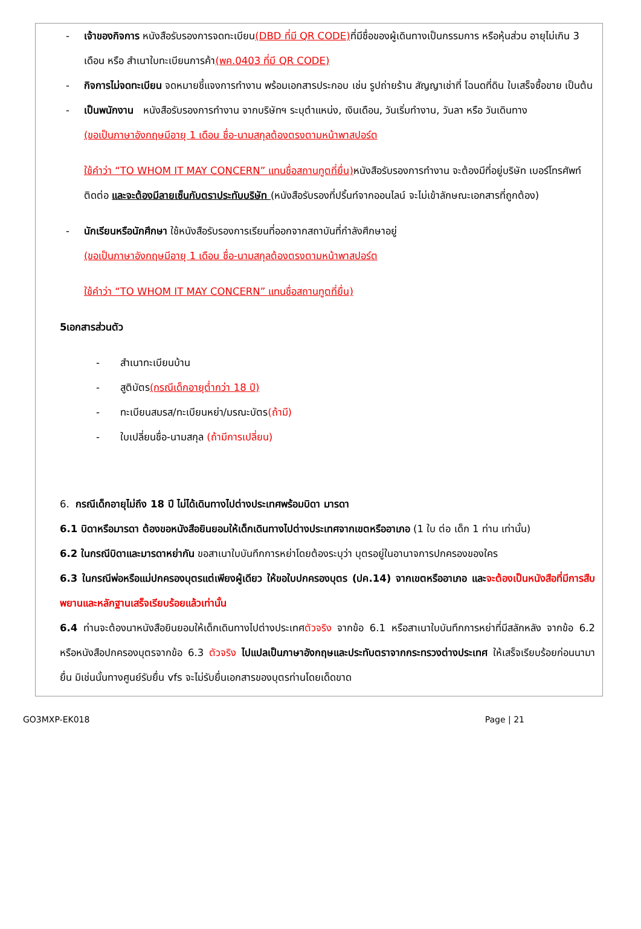- เจ้าของกิจการ หนังสือรับรองการจดทะเบียน(DBD ที่มี QR CODE) ที่มีชื่อของผู้เดินทางเป็นกรรมการ หรือหุ้นส่วน อายุไม่เกิน 3 เดือน หรือ สำเนาใบทะเบียนการค้า(พค.0403 ที่มี QR CODE)
- กิจการไม่จดทะเบียน จดหมายชี้แจงการทำงาน พร้อมเอกสารประกอบ เช่น รูปถ่ายร้าน สัญญาเช่าที่ โฉนดที่ดิน ใบเสร็จซื้อขาย เป็นต้น
- เป็นพนักงาน หนังสือรับรองการทำงาน จากบริษัทฯ ระบุตำแหน่ง, เงินเดือน, วันเริ่มทำงาน, วันลา หรือ วันเดินทาง
(ขอเป็นภาษาอังกฤษมีอายุ 1 เดือน ชื่อ-นามสกุลต้องตรงตามหน้าพาสปอร์ต
ใช้คำว่า “TO WHOM IT MAY CONCERN” แทนชื่อสถานทูตที่ยื่น) หนังสือรับรองการทำงาน จะต้องมีที่อยู่บริษัท เบอร์โทรศัพท์ติดต่อ และจะต้องมีลายเซ็นกับตราประทับบริษัท (หนังสือรับรองที่ปริ้นท์จากออนไลน์ จะไม่เข้าลักษณะเอกสารที่ถูกต้อง)
- นักเรียนหรือนักศึกษา ใช้หนังสือรับรองการเรียนที่ออกจากสถาบันที่กำลังศึกษาอยู่
(ขอเป็นภาษาอังกฤษมีอายุ 1 เดือน ชื่อ-นามสกุลต้องตรงตามหน้าพาสปอร์ต
ใช้คำว่า “TO WHOM IT MAY CONCERN” แทนชื่อสถานทูตที่ยื่น)
5เอกสารส่วนตัว
- สำเนาทะเบียนบ้าน
- สูติบัตร(กรณีเด็กอายุต่ำกว่า 18 ปี)
- ทะเบียนสมรส/ทะเบียนหย่า/มรณะบัตร(ถ้ามี)
- ใบเปลี่ยนชื่อ-นามสกุล (ถ้ามีการเปลี่ยน)
6. กรณีเด็กอายุไม่ถึง 18 ปี ไม่ได้เดินทางไปต่างประเทศพร้อมบิดา มารดา
6.1 บิดาหรือมารดา ต้องขอหนังสือยินยอมให้เด็กเดินทางไปต่างประเทศจากเขตหรืออาเภอ (1 ใบ ต่อ เด็ก 1 ท่าน เท่านั้น)
6.2 ในกรณีบิดาและมารดาหย่ากัน ขอสาเนาใบบันทึกการหย่าโดยต้องระบุว่า บุตรอยู่ในอานาจการปกครองของใคร
6.3 ในกรณีพ่อหรือแม่ปกครองบุตรแต่เพียงผู้เดียว ให้ขอใบปกครองบุตร (ปค.14) จากเขตหรืออาเภอ และจะต้องเป็นหนังสือที่มีการสืบพยานและหลักฐานเสร็จเรียบร้อยแล้วเท่านั้น
6.4 ท่านจะต้องนาหนังสือยินยอมให้เด็กเดินทางไปต่างประเทศตัวจริง จากข้อ 6.1 หรือสาเนาใบบันทึกการหย่าที่มีสลักหลัง จากข้อ 6.2 หรือหนังสือปกครองบุตรจากข้อ 6.3 ตัวจริง ไปแปลเป็นภาษาอังกฤษและประทับตราจากกระทรวงต่างประเทศ ให้เสร็จเรียบร้อยก่อนนามายื่น มิเช่นนั้นทางศูนย์รับยื่น vfs จะไม่รับยื่นเอกสารของบุตรท่านโดยเด็ดขาด
GO3MXP-EK018 Page | 21